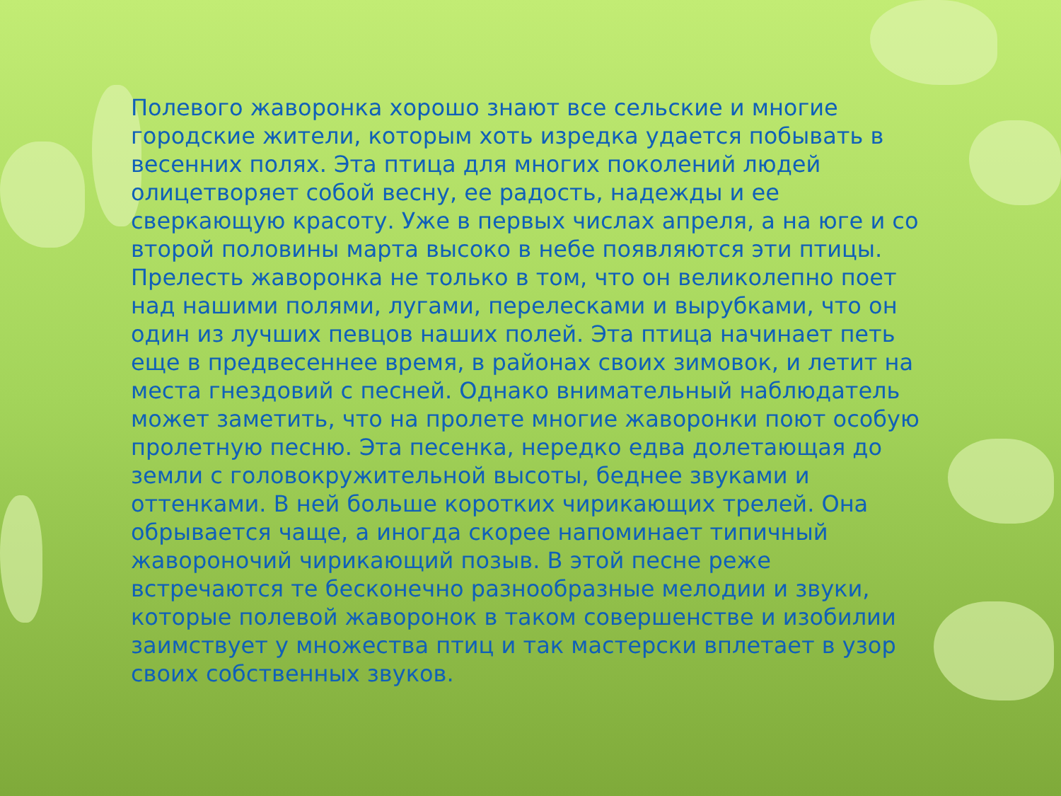Полевого жаворонка хорошо знают все сельские и многие городские жители, которым хоть изредка удается побывать в весенних полях. Эта птица для многих поколений людей олицетворяет собой весну, ее радость, надежды и ее сверкающую красоту. Уже в первых числах апреля, а на юге и со второй половины марта высоко в небе появляются эти птицы. Прелесть жаворонка не только в том, что он великолепно поет над нашими полями, лугами, перелесками и вырубками, что он один из лучших певцов наших полей. Эта птица начинает петь еще в предвесеннее время, в районах своих зимовок, и летит на места гнездовий с песней. Однако внимательный наблюдатель может заметить, что на пролете многие жаворонки поют особую пролетную песню. Эта песенка, нередко едва долетающая до земли с головокружительной высоты, беднее звуками и оттенками. В ней больше коротких чирикающих трелей. Она обрывается чаще, а иногда скорее напоминает типичный жавороночий чирикающий позыв. В этой песне реже встречаются те бесконечно разнообразные мелодии и звуки, которые полевой жаворонок в таком совершенстве и изобилии заимствует у множества птиц и так мастерски вплетает в узор своих собственных звуков.